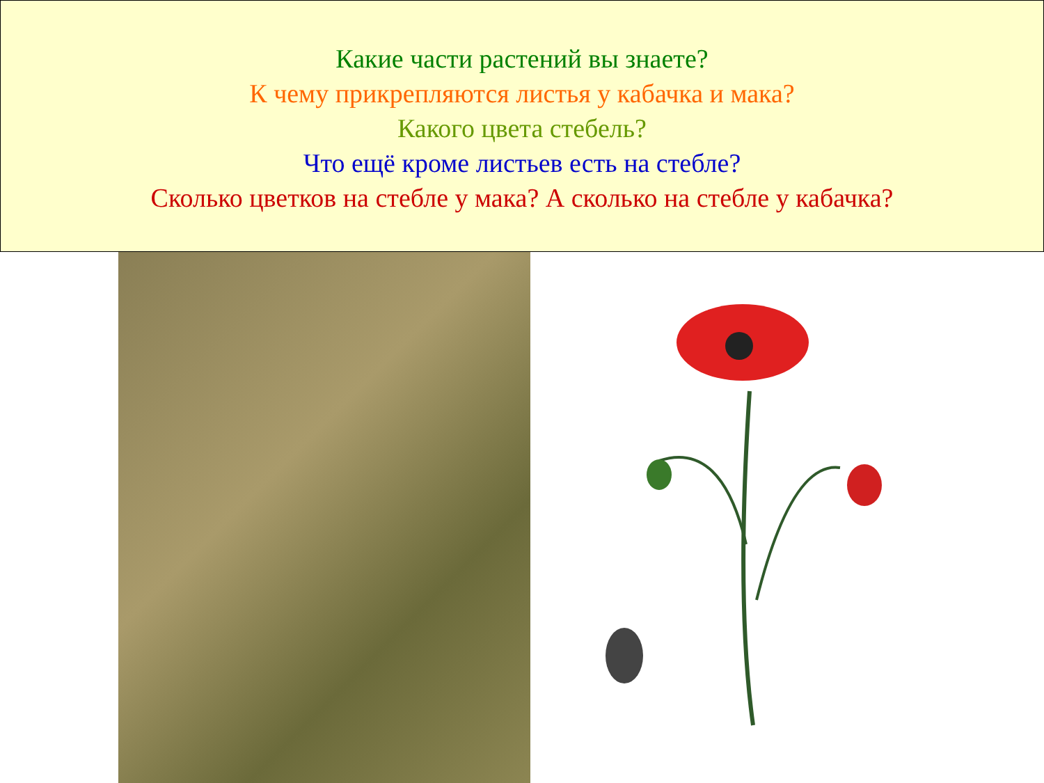Какие части растений вы знаете?
К чему прикрепляются листья у кабачка и мака?
Какого цвета стебель?
Что ещё кроме листьев есть на стебле?
Сколько цветков на стебле у мака? А сколько на стебле у кабачка?